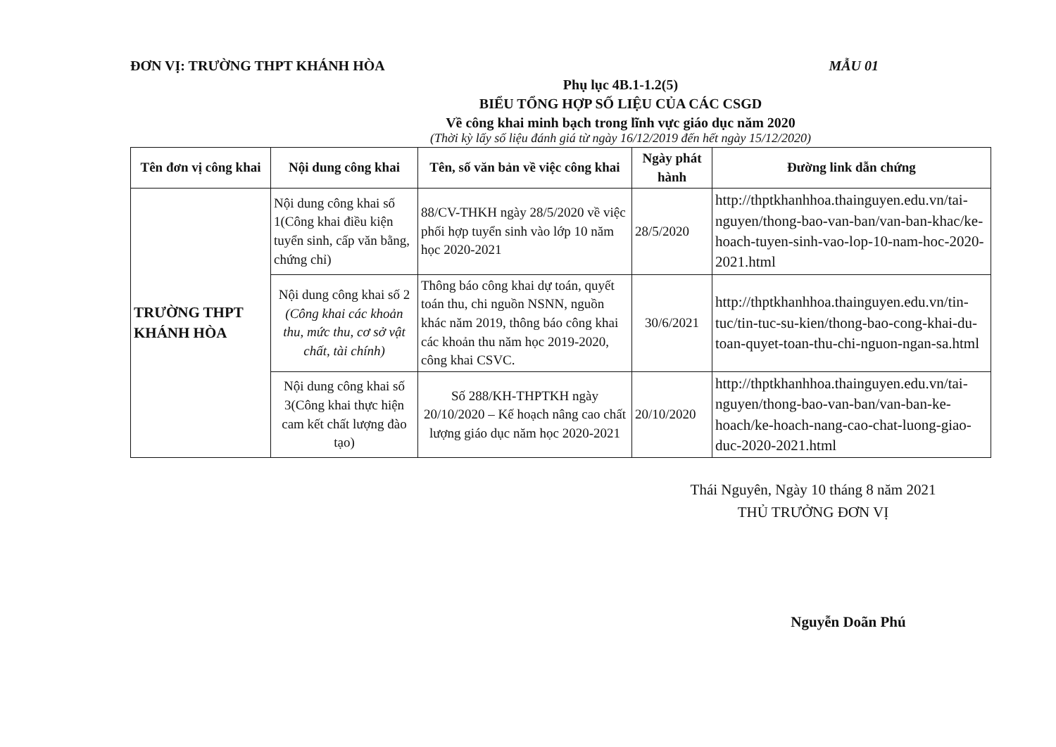ĐƠN VỊ: TRƯỜNG THPT KHÁNH HÒA MẪU 01
Phụ lục 4B.1-1.2(5)
BIỂU TỔNG HỢP SỐ LIỆU CỦA CÁC CSGD
Về công khai minh bạch trong lĩnh vực giáo dục năm 2020
(Thời kỳ lấy số liệu đánh giá từ ngày 16/12/2019 đến hết ngày 15/12/2020)
| Tên đơn vị công khai | Nội dung công khai | Tên, số văn bản về việc công khai | Ngày phát hành | Đường link dẫn chứng |
| --- | --- | --- | --- | --- |
| TRƯỜNG THPT KHÁNH HÒA | Nội dung công khai số 1(Công khai điều kiện tuyển sinh, cấp văn bằng, chứng chỉ) | 88/CV-THKH ngày 28/5/2020 về việc phối hợp tuyển sinh vào lớp 10 năm học 2020-2021 | 28/5/2020 | http://thptkhanhhoa.thainguyen.edu.vn/tai-nguyen/thong-bao-van-ban/van-ban-khac/ke-hoach-tuyen-sinh-vao-lop-10-nam-hoc-2020-2021.html |
| | Nội dung công khai số 2 (Công khai các khoản thu, mức thu, cơ sở vật chất, tài chính) | Thông báo công khai dự toán, quyết toán thu, chi nguồn NSNN, nguồn khác năm 2019, thông báo công khai các khoản thu năm học 2019-2020, công khai CSVC. | 30/6/2021 | http://thptkhanhhoa.thainguyen.edu.vn/tin-tuc/tin-tuc-su-kien/thong-bao-cong-khai-du-toan-quyet-toan-thu-chi-nguon-ngan-sa.html |
| | Nội dung công khai số 3(Công khai thực hiện cam kết chất lượng đào tạo) | Số 288/KH-THPTKH ngày 20/10/2020 – Kế hoạch nâng cao chất lượng giáo dục năm học 2020-2021 | 20/10/2020 | http://thptkhanhhoa.thainguyen.edu.vn/tai-nguyen/thong-bao-van-ban/van-ban-ke-hoach/ke-hoach-nang-cao-chat-luong-giao-duc-2020-2021.html |
Thái Nguyên, Ngày 10 tháng 8 năm 2021
THỦ TRƯỞNG ĐƠN VỊ
Nguyễn Doãn Phú